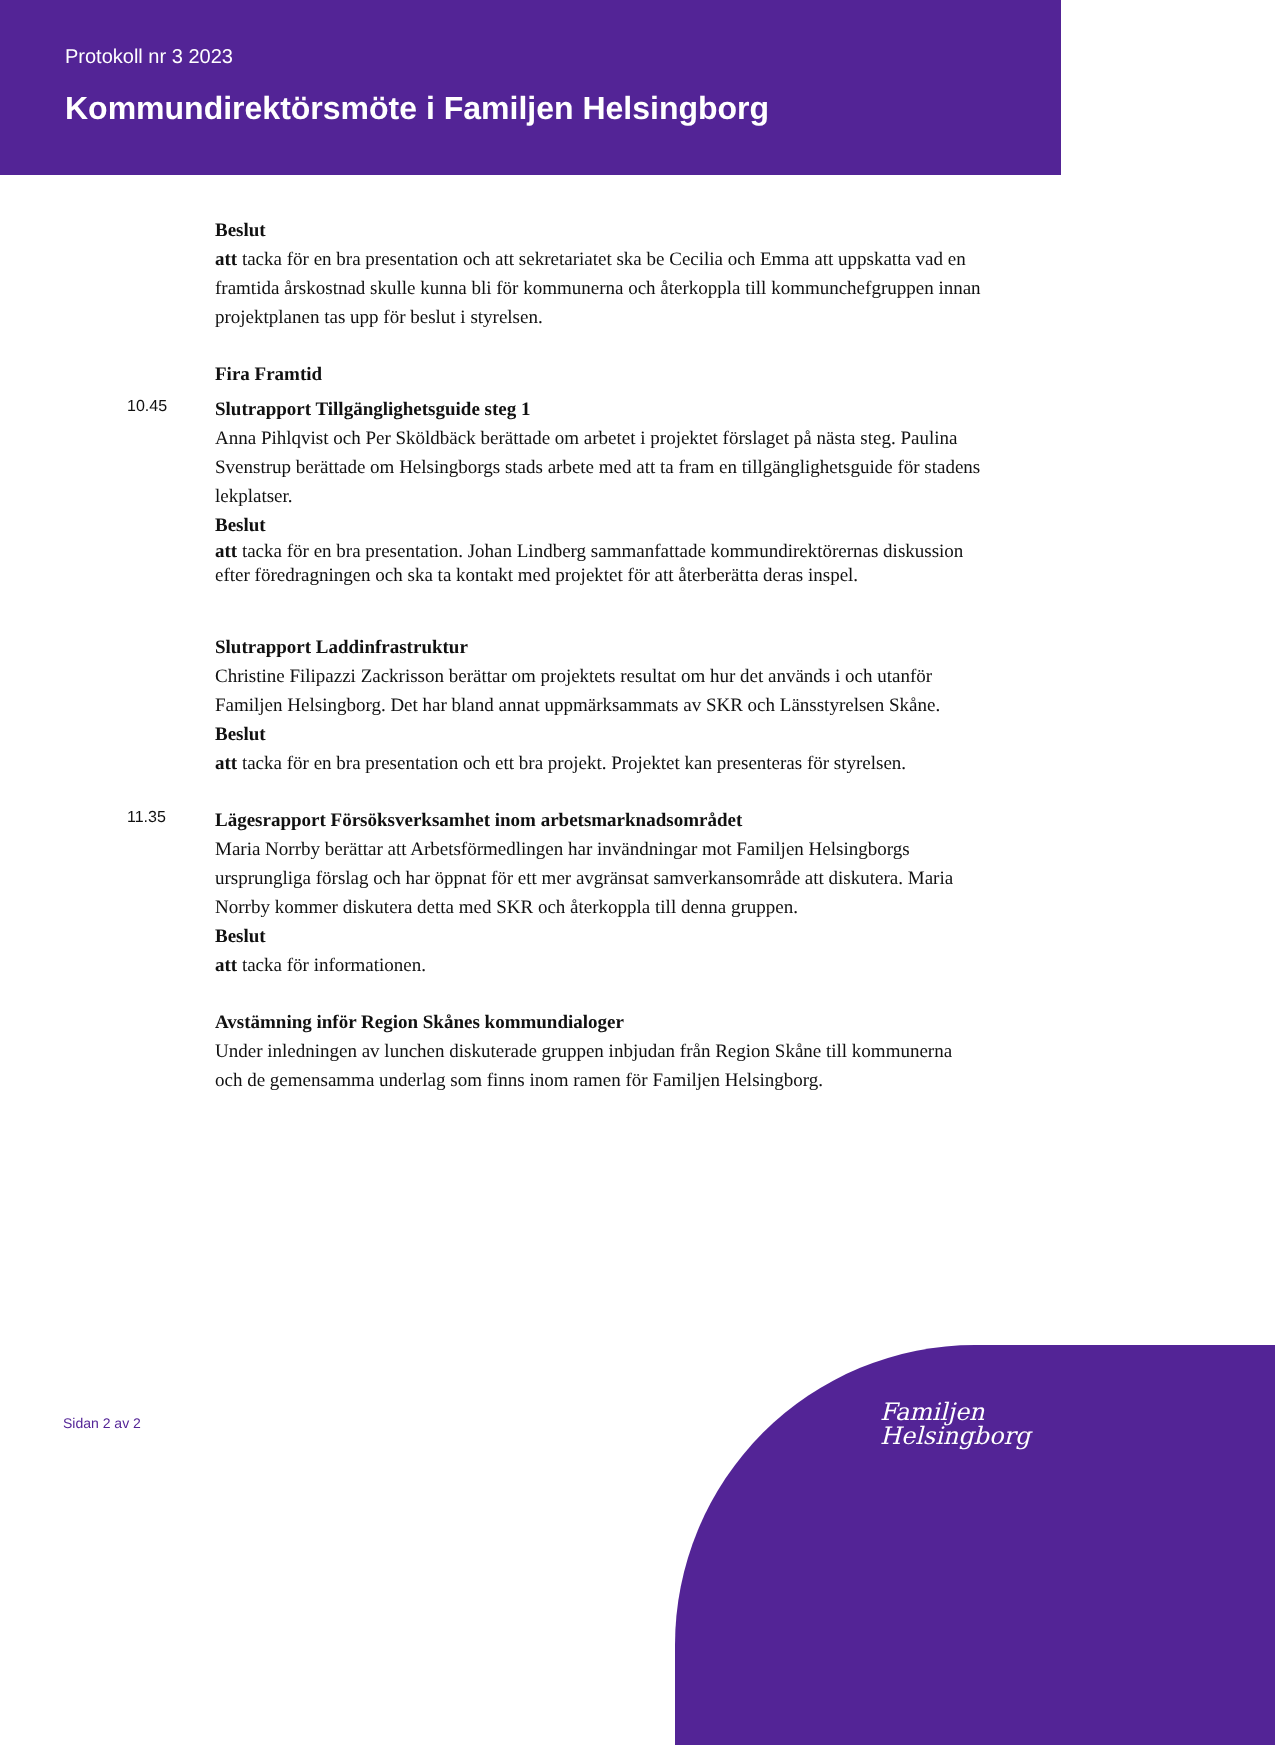Protokoll nr 3 2023
Kommundirektörsmöte i Familjen Helsingborg
Beslut
att tacka för en bra presentation och att sekretariatet ska be Cecilia och Emma att uppskatta vad en framtida årskostnad skulle kunna bli för kommunerna och återkoppla till kommunchefgruppen innan projektplanen tas upp för beslut i styrelsen.
Fira Framtid
10.45
Slutrapport Tillgänglighetsguide steg 1
Anna Pihlqvist och Per Sköldbäck berättade om arbetet i projektet förslaget på nästa steg. Paulina Svenstrup berättade om Helsingborgs stads arbete med att ta fram en tillgänglighetsguide för stadens lekplatser.
Beslut
att tacka för en bra presentation. Johan Lindberg sammanfattade kommundirektörernas diskussion efter föredragningen och ska ta kontakt med projektet för att återberätta deras inspel.
Slutrapport Laddinfrastruktur
Christine Filipazzi Zackrisson berättar om projektets resultat om hur det används i och utanför Familjen Helsingborg. Det har bland annat uppmärksammats av SKR och Länsstyrelsen Skåne.
Beslut
att tacka för en bra presentation och ett bra projekt. Projektet kan presenteras för styrelsen.
11.35
Lägesrapport Försöksverksamhet inom arbetsmarknadsområdet
Maria Norrby berättar att Arbetsförmedlingen har invändningar mot Familjen Helsingborgs ursprungliga förslag och har öppnat för ett mer avgränsat samverkansområde att diskutera. Maria Norrby kommer diskutera detta med SKR och återkoppla till denna gruppen.
Beslut
att tacka för informationen.
Avstämning inför Region Skånes kommundialoger
Under inledningen av lunchen diskuterade gruppen inbjudan från Region Skåne till kommunerna och de gemensamma underlag som finns inom ramen för Familjen Helsingborg.
Sidan 2 av 2
Familjen
Helsingborg